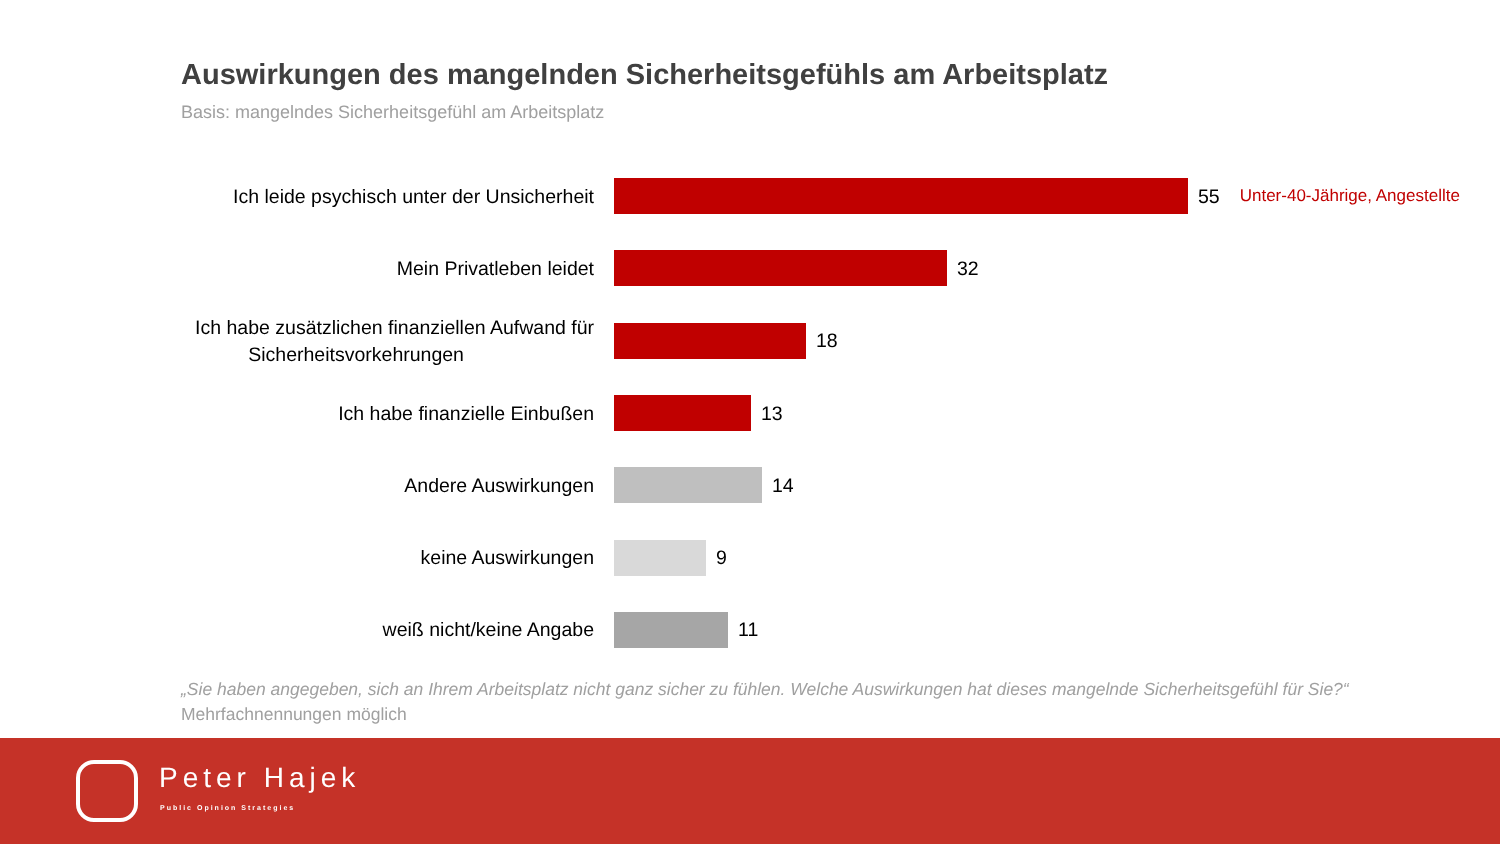Auswirkungen des mangelnden Sicherheitsgefühls am Arbeitsplatz
Basis: mangelndes Sicherheitsgefühl am Arbeitsplatz
Ich leide psychisch unter der Unsicherheit
55 Unter-40-Jährige, Angestellte
Mein Privatleben leidet
32
Ich habe zusätzlichen finanziellen Aufwand für
Sicherheitsvorkehrungen
18
Ich habe finanzielle Einbußen
13
Andere Auswirkungen
14
keine Auswirkungen
9
weiß nicht/keine Angabe
11
„Sie haben angegeben, sich an Ihrem Arbeitsplatz nicht ganz sicher zu fühlen. Welche Auswirkungen hat dieses mangelnde Sicherheitsgefühl für Sie?“ Mehrfachnennungen möglich
Peter Hajek
Public Opinion Strategies